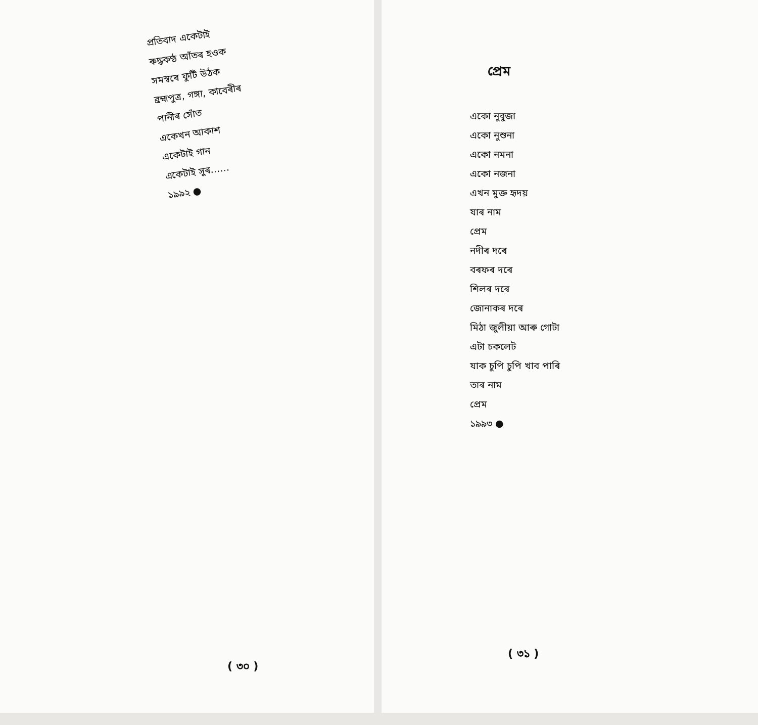প্ৰতিবাদ একেটাই
ৰুদ্ধকণ্ঠ আঁতৰ হওক
সমস্বৰে ফুটি উঠক
ব্ৰহ্মপুত্ৰ, গঙ্গা, কাবেৰীৰ
পানীৰ সোঁত
একেখন আকাশ
একেটাই গান
একেটাই সুৰ……
১৯৯২ ●
( ৩০ )
প্ৰেম
একো নুবুজা
একো নুশুনা
একো নমনা
একো নজনা
এখন মুক্ত হৃদয়
যাৰ নাম
প্ৰেম
নদীৰ দৰে
বৰফৰ দৰে
শিলৰ দৰে
জোনাকৰ দৰে
মিঠা জুলীয়া আৰু গোটা
এটা চকলেট
যাক চুপি চুপি খাব পাৰি
তাৰ নাম
প্ৰেম
১৯৯৩ ●
( ৩১ )